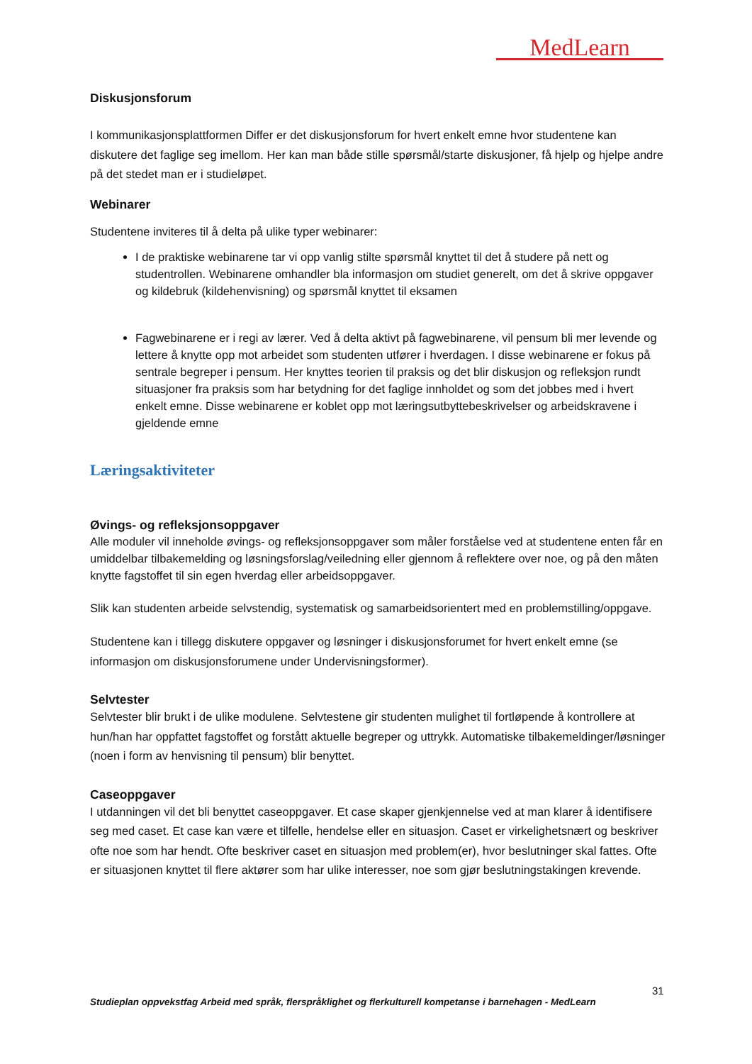MedLearn
Diskusjonsforum
I kommunikasjonsplattformen Differ er det diskusjonsforum for hvert enkelt emne hvor studentene kan diskutere det faglige seg imellom. Her kan man både stille spørsmål/starte diskusjoner, få hjelp og hjelpe andre på det stedet man er i studieløpet.
Webinarer
Studentene inviteres til å delta på ulike typer webinarer:
I de praktiske webinarene tar vi opp vanlig stilte spørsmål knyttet til det å studere på nett og studentrollen. Webinarene omhandler bla informasjon om studiet generelt, om det å skrive oppgaver og kildebruk (kildehenvisning) og spørsmål knyttet til eksamen
Fagwebinarene er i regi av lærer. Ved å delta aktivt på fagwebinarene, vil pensum bli mer levende og lettere å knytte opp mot arbeidet som studenten utfører i hverdagen. I disse webinarene er fokus på sentrale begreper i pensum. Her knyttes teorien til praksis og det blir diskusjon og refleksjon rundt situasjoner fra praksis som har betydning for det faglige innholdet og som det jobbes med i hvert enkelt emne. Disse webinarene er koblet opp mot læringsutbyttebeskrivelser og arbeidskravene i gjeldende emne
Læringsaktiviteter
Øvings- og refleksjonsoppgaver
Alle moduler vil inneholde øvings- og refleksjonsoppgaver som måler forståelse ved at studentene enten får en umiddelbar tilbakemelding og løsningsforslag/veiledning eller gjennom å reflektere over noe, og på den måten knytte fagstoffet til sin egen hverdag eller arbeidsoppgaver.
Slik kan studenten arbeide selvstendig, systematisk og samarbeidsorientert med en problemstilling/oppgave.
Studentene kan i tillegg diskutere oppgaver og løsninger i diskusjonsforumet for hvert enkelt emne (se informasjon om diskusjonsforumene under Undervisningsformer).
Selvtester
Selvtester blir brukt i de ulike modulene. Selvtestene gir studenten mulighet til fortløpende å kontrollere at hun/han har oppfattet fagstoffet og forstått aktuelle begreper og uttrykk. Automatiske tilbakemeldinger/løsninger (noen i form av henvisning til pensum) blir benyttet.
Caseoppgaver
I utdanningen vil det bli benyttet caseoppgaver. Et case skaper gjenkjennelse ved at man klarer å identifisere seg med caset. Et case kan være et tilfelle, hendelse eller en situasjon. Caset er virkelighetsnært og beskriver ofte noe som har hendt. Ofte beskriver caset en situasjon med problem(er), hvor beslutninger skal fattes. Ofte er situasjonen knyttet til flere aktører som har ulike interesser, noe som gjør beslutningstakingen krevende.
31
Studieplan oppvekstfag Arbeid med språk, flerspråklighet og flerkulturell kompetanse i barnehagen - MedLearn